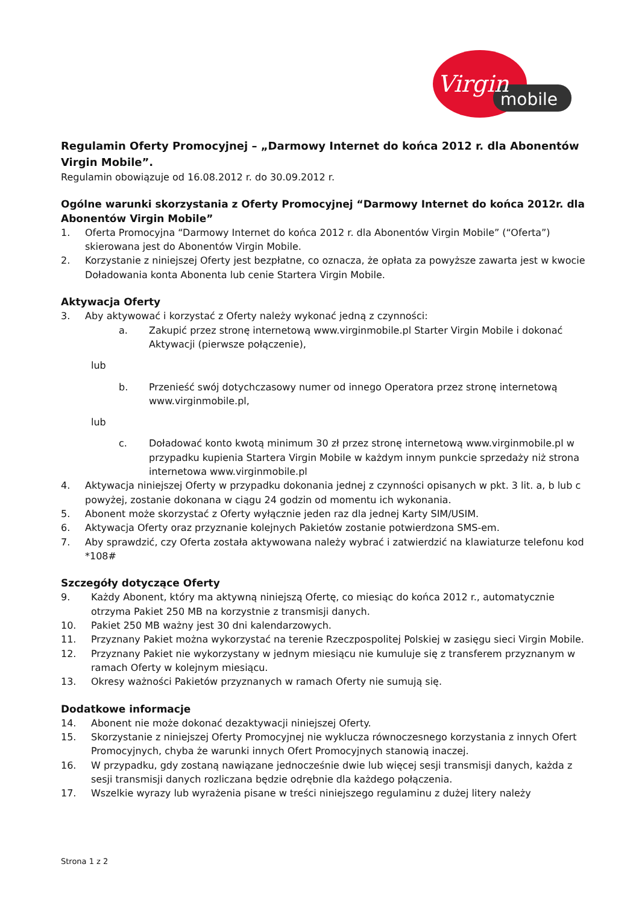Virgin
mobile
Regulamin Oferty Promocyjnej – „Darmowy Internet do końca 2012 r. dla Abonentów Virgin Mobile”.
Regulamin obowiązuje od 16.08.2012 r. do 30.09.2012 r.
Ogólne warunki skorzystania z Oferty Promocyjnej “Darmowy Internet do końca 2012r. dla Abonentów Virgin Mobile”
1. Oferta Promocyjna “Darmowy Internet do końca 2012 r. dla Abonentów Virgin Mobile” (“Oferta”) skierowana jest do Abonentów Virgin Mobile.
2. Korzystanie z niniejszej Oferty jest bezpłatne, co oznacza, że opłata za powyższe zawarta jest w kwocie Doładowania konta Abonenta lub cenie Startera Virgin Mobile.
Aktywacja Oferty
3. Aby aktywować i korzystać z Oferty należy wykonać jedną z czynności:
a. Zakupić przez stronę internetową www.virginmobile.pl Starter Virgin Mobile i dokonać Aktywacji (pierwsze połączenie),
lub
b. Przenieść swój dotychczasowy numer od innego Operatora przez stronę internetową www.virginmobile.pl,
lub
c. Doładować konto kwotą minimum 30 zł przez stronę internetową www.virginmobile.pl w przypadku kupienia Startera Virgin Mobile w każdym innym punkcie sprzedaży niż strona internetowa www.virginmobile.pl
4. Aktywacja niniejszej Oferty w przypadku dokonania jednej z czynności opisanych w pkt. 3 lit. a, b lub c powyżej, zostanie dokonana w ciągu 24 godzin od momentu ich wykonania.
5. Abonent może skorzystać z Oferty wyłącznie jeden raz dla jednej Karty SIM/USIM.
6. Aktywacja Oferty oraz przyznanie kolejnych Pakietów zostanie potwierdzona SMS-em.
7. Aby sprawdzić, czy Oferta została aktywowana należy wybrać i zatwierdzić na klawiaturze telefonu kod *108#
Szczegóły dotyczące Oferty
9. Każdy Abonent, który ma aktywną niniejszą Ofertę, co miesiąc do końca 2012 r., automatycznie otrzyma Pakiet 250 MB na korzystnie z transmisji danych.
10. Pakiet 250 MB ważny jest 30 dni kalendarzowych.
11. Przyznany Pakiet można wykorzystać na terenie Rzeczpospolitej Polskiej w zasięgu sieci Virgin Mobile.
12. Przyznany Pakiet nie wykorzystany w jednym miesiącu nie kumuluje się z transferem przyznanym w ramach Oferty w kolejnym miesiącu.
13. Okresy ważności Pakietów przyznanych w ramach Oferty nie sumują się.
Dodatkowe informacje
14. Abonent nie może dokonać dezaktywacji niniejszej Oferty.
15. Skorzystanie z niniejszej Oferty Promocyjnej nie wyklucza równoczesnego korzystania z innych Ofert Promocyjnych, chyba że warunki innych Ofert Promocyjnych stanowią inaczej.
16. W przypadku, gdy zostaną nawiązane jednocześnie dwie lub więcej sesji transmisji danych, każda z sesji transmisji danych rozliczana będzie odrębnie dla każdego połączenia.
17. Wszelkie wyrazy lub wyrażenia pisane w treści niniejszego regulaminu z dużej litery należy
Strona 1 z 2